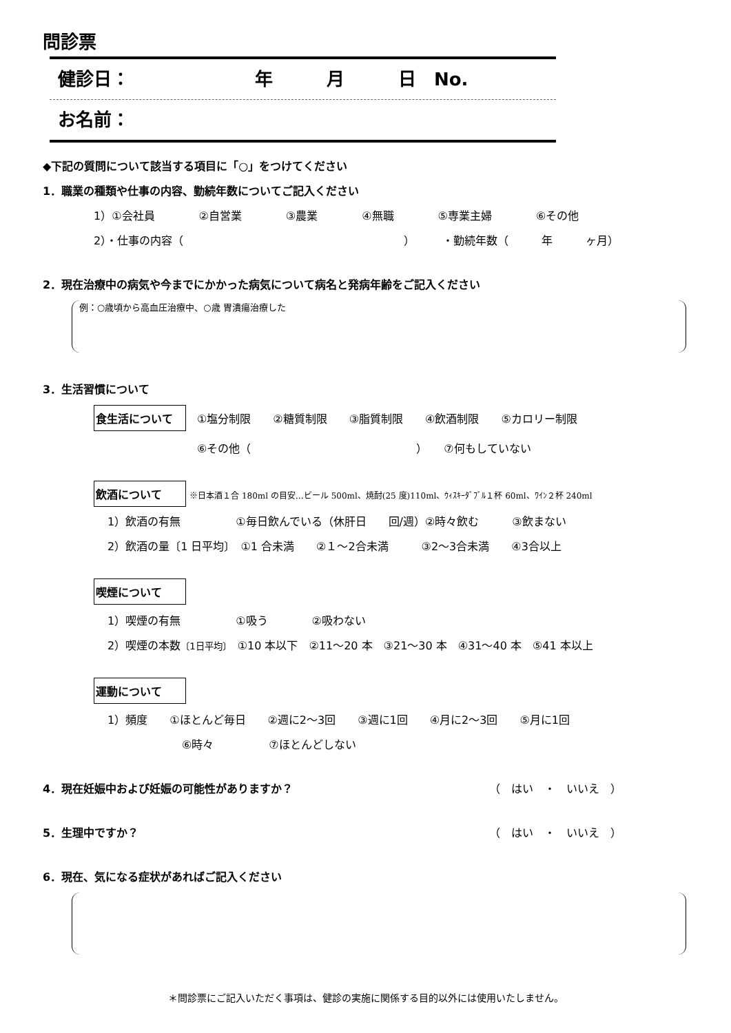問診票
健診日：　　　　　　　年　　　月　　　日　No.
お名前：
◆下記の質問について該当する項目に「○」をつけてください
1．職業の種類や仕事の内容、勤続年数についてご記入ください
1）①会社員　　　　②自営業　　　　③農業　　　　④無職　　　　⑤専業主婦　　　　⑥その他
2）・仕事の内容（　　　　　　　　　　　　　　　　　　　　）　　　・勤続年数（　　　年　　　ヶ月）
2．現在治療中の病気や今までにかかった病気について病名と発病年齢をご記入ください
例：○歳頃から高血圧治療中、○歳 胃潰瘍治療した
3．生活習慣について
食生活について　①塩分制限　　②糖質制限　　③脂質制限　　④飲酒制限　　⑤カロリー制限
⑥その他（　　　　　　　　　　　　　　　）　　⑦何もしていない
飲酒について ※日本酒１合 180ml の目安…ビール 500ml、焼酎(25 度)110ml、ｳｨｽｷｰﾀﾞﾌﾞﾙ１杯 60ml、ﾜｲﾝ２杯 240ml
1）飲酒の有無　　　　　①毎日飲んでいる（休肝日　　回/週）②時々飲む　　　③飲まない
2）飲酒の量〔1 日平均〕　①1 合未満　　②１～2合未満　　　③2～3合未満　　④3合以上
喫煙について
1）喫煙の有無　　　　　①吸う　　　　②吸わない
2）喫煙の本数〔1日平均〕　①10 本以下　②11～20 本　③21～30 本　④31～40 本　⑤41 本以上
運動について
1）頻度　　①ほとんど毎日　　②週に2～3回　　③週に1回　　④月に2～3回　　⑤月に1回
⑥時々　　　　　⑦ほとんどしない
4．現在妊娠中および妊娠の可能性がありますか？ （　はい　・　いいえ　）
5．生理中ですか？ （　はい　・　いいえ　）
6．現在、気になる症状があればご記入ください
＊問診票にご記入いただく事項は、健診の実施に関係する目的以外には使用いたしません。